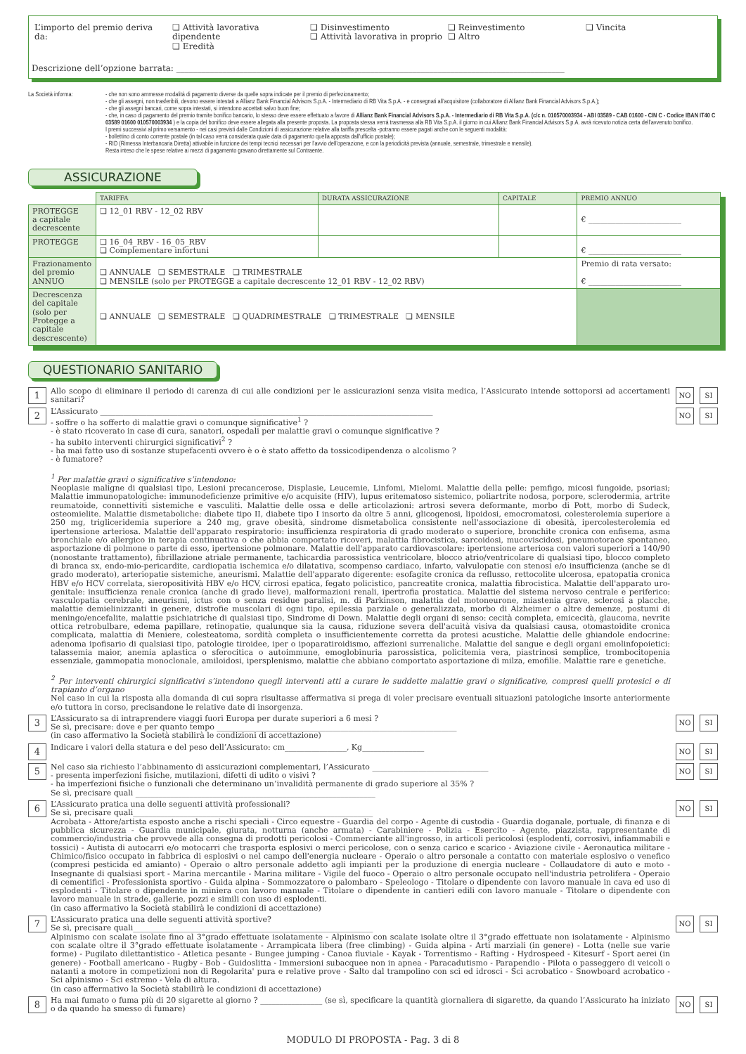| L’importo del premio deriva da: | ❏ Attività lavorativa dipendente ❏ Eredità | ❏ Disinvestimento ❏ Attività lavorativa in proprio | ❏ Reinvestimento ❏ Altro | ❏ Vincita |
Descrizione dell’opzione barrata: ____________________________________________________________________________________________
La Società informa: - che non sono ammesse modalità di pagamento diverse da quelle sopra indicate per il premio di perfezionamento;
- che gli assegni, non trasferibili, devono essere intestati a Allianz Bank Financial Advisors S.p.A. - Intermediario di RB Vita S.p.A. - e consegnati all’acquisitore (collaboratore di Allianz Bank Financial Advisors S.p.A.);
- che gli assegni bancari, come sopra intestati, si intendono accettati salvo buon fine;
- che, in caso di pagamento del premio tramite bonifico bancario, lo stesso deve essere effettuato a favore di Allianz Bank Financial Advisors S.p.A. - Intermediario di RB Vita S.p.A. (c/c n. 010570003934 - ABI 03589 - CAB 01600 - CIN C - Codice IBAN IT40 C 03589 01600 010570003934 ) e la copia del bonifico deve essere allegata alla presente proposta. La proposta stessa verrà trasmessa alla RB Vita S.p.A. il giorno in cui Allianz Bank Financial Advisors S.p.A. avrà ricevuto notizia certa dell’avvenuto bonifico.
I premi successivi al primo versamento - nei casi previsti dalle Condizioni di assicurazione relative alla tariffa prescelta -potranno essere pagati anche con le seguenti modalità:
- bollettino di conto corrente postale (in tal caso verrà considerata quale data di pagamento quella apposta dall’ufficio postale);
- RID (Rimessa Interbancaria Diretta) attivabile in funzione dei tempi tecnici necessari per l’avvio dell’operazione, e con la periodicità prevista (annuale, semestrale, trimestrale e mensile).
Resta inteso che le spese relative ai mezzi di pagamento gravano direttamente sul Contraente.
ASSICURAZIONE
| | TARIFFA | DURATA ASSICURAZIONE | CAPITALE | PREMIO ANNUO |
| --- | --- | --- | --- | --- |
| PROTEGGE a capitale decrescente | ❏ 12_01 RBV - 12_02 RBV | | | € ________________________ |
| PROTEGGE | ❏ 16_04_RBV - 16_05_RBV ❏ Complementare infortuni | | | € ________________________ |
| Frazionamento del premio ANNUO | ❏ ANNUALE ❏ SEMESTRALE ❏ TRIMESTRALE ❏ MENSILE (solo per PROTEGGE a capitale decrescente 12_01 RBV - 12_02 RBV) | | | Premio di rata versato: € ________________________ |
| Decrescenza del capitale (solo per Protegge a capitale descrescente) | ❏ ANNUALE ❏ SEMESTRALE ❏ QUADRIMESTRALE ❏ TRIMESTRALE ❏ MENSILE | | | |
QUESTIONARIO SANITARIO
1
Allo scopo di eliminare il periodo di carenza di cui alle condizioni per le assicurazioni senza visita medica, l’Assicurato intende sottoporsi ad accertamenti sanitari?
NO SI
2
L’Assicurato ______________________________________________________________________________________
- soffre o ha sofferto di malattie gravi o comunque significative<sup>1</sup> ?
- è stato ricoverato in case di cura, sanatori, ospedali per malattie gravi o comunque significative ?
- ha subito interventi chirurgici significativi<sup>2</sup> ?
- ha mai fatto uso di sostanze stupefacenti ovvero è o è stato affetto da tossicodipendenza o alcolismo ?
- è fumatore?
<sup>1</sup> Per malattie gravi o significative s’intendono:
Neoplasie maligne di qualsiasi tipo, Lesioni precancerose, Displasie, Leucemie, Linfomi, Mielomi. Malattie della pelle: pemfigo, micosi fungoide, psoriasi; Malattie immunopatologiche: immunodeficienze primitive e/o acquisite (HIV), lupus eritematoso sistemico, poliartrite nodosa, porpore, sclerodermia, artrite reumatoide, connettiviti sistemiche e vasculiti. Malattie delle ossa e delle articolazioni: artrosi severa deformante, morbo di Pott, morbo di Sudeck, osteomielite. Malattie dismetaboliche: diabete tipo II, diabete tipo I insorto da oltre 5 anni, glicogenosi, lipoidosi, emocromatosi, colesterolemia superiore a 250 mg, trigliceridemia superiore a 240 mg, grave obesità, sindrome dismetabolica consistente nell'associazione di obesità, ipercolesterolemia ed ipertensione arteriosa. Malattie dell'apparato respiratorio: insufficienza respiratoria di grado moderato o superiore, bronchite cronica con enfisema, asma bronchiale e/o allergico in terapia continuativa o che abbia comportato ricoveri, malattia fibrocistica, sarcoidosi, mucoviscidosi, pneumotorace spontaneo, asportazione di polmone o parte di esso, ipertensione polmonare. Malattie dell'apparato cardiovascolare: ipertensione arteriosa con valori superiori a 140/90 (nonostante trattamento), fibrillazione atriale permanente, tachicardia parossistica ventricolare, blocco atrio/ventricolare di qualsiasi tipo, blocco completo di branca sx, endo-mio-pericardite, cardiopatia ischemica e/o dilatativa, scompenso cardiaco, infarto, valvulopatie con stenosi e/o insufficienza (anche se di grado moderato), arteriopatie sistemiche, aneurismi. Malattie dell'apparato digerente: esofagite cronica da reflusso, rettocolite ulcerosa, epatopatia cronica HBV e/o HCV correlata, sieropositività HBV e/o HCV, cirrosi epatica, fegato policistico, pancreatite cronica, malattia fibrocistica. Malattie dell'apparato uro-genitale: insufficienza renale cronica (anche di grado lieve), malformazioni renali, ipertrofia prostatica. Malattie del sistema nervoso centrale e periferico: vasculopatia cerebrale, aneurismi, ictus con o senza residue paralisi, m. di Parkinson, malattia del motoneurone, miastenia grave, sclerosi a placche, malattie demielinizzanti in genere, distrofie muscolari di ogni tipo, epilessia parziale o generalizzata, morbo di Alzheimer o altre demenze, postumi di meningo/encefalite, malattie psichiatriche di qualsiasi tipo, Sindrome di Down. Malattie degli organi di senso: cecità completa, emicecità, glaucoma, nevrite ottica retrobulbare, edema papillare, retinopatie, qualunque sia la causa, riduzione severa dell'acuità visiva da qualsiasi causa, otomastoidite cronica complicata, malattia di Meniere, colesteatoma, sordità completa o insufficientemente corretta da protesi acustiche. Malattie delle ghiandole endocrine: adenoma ipofisario di qualsiasi tipo, patologie tiroidee, iper o ipoparatiroidismo, affezioni surrenaliche. Malattie del sangue e degli organi emolinfopoietici: talassemia maior, anemia aplastica o sferocitica o autoimmune, emoglobinuria parossistica, policitemia vera, piastrinosi semplice, trombocitopenia essenziale, gammopatia monoclonale, amiloidosi, ipersplenismo, malattie che abbiano comportato asportazione di milza, emofilie. Malattie rare e genetiche.
<sup>2</sup> Per interventi chirurgici significativi s’intendono quegli interventi atti a curare le suddette malattie gravi o significative, compresi quelli protesici e di trapianto d’organo
Nel caso in cui la risposta alla domanda di cui sopra risultasse affermativa si prega di voler precisare eventuali situazioni patologiche insorte anteriormente e/o tuttora in corso, precisandone le relative date di insorgenza.
NO SI
3
L’Assicurato sa di intraprendere viaggi fuori Europa per durate superiori a 6 mesi ?
Se sì, precisare: dove e per quanto tempo ______________________________________________________________
(in caso affermativo la Società stabilirà le condizioni di accettazione)
NO SI
4
Indicare i valori della statura e del peso dell’Assicurato: cm________________, Kg________________
NO SI
5
Nel caso sia richiesto l’abbinamento di assicurazioni complementari, l’Assicurato ______________________________
- presenta imperfezioni fisiche, mutilazioni, difetti di udito o visivi ?
- ha imperfezioni fisiche o funzionali che determinano un’invalidità permanente di grado superiore al 35% ?
Se sì, precisare quali ______________________________________________________________
NO SI
6
L’Assicurato pratica una delle seguenti attività professionali?
Se sì, precisare quali______________________________________________________________
Acrobata - Attore/artista esposto anche a rischi speciali - Circo equestre - Guardia del corpo - Agente di custodia - Guardia doganale, portuale, di finanza e di pubblica sicurezza - Guardia municipale, giurata, notturna (anche armata) - Carabiniere - Polizia - Esercito - Agente, piazzista, rappresentante di commercio/industria che provvede alla consegna di prodotti pericolosi - Commerciante all'ingrosso, in articoli pericolosi (esplodenti, corrosivi, infiammabili e tossici) - Autista di autocarri e/o motocarri che trasporta esplosivi o merci pericolose, con o senza carico e scarico - Aviazione civile - Aeronautica militare - Chimico/fisico occupato in fabbrica di esplosivi o nel campo dell'energia nucleare - Operaio o altro personale a contatto con materiale esplosivo o venefico (compresi pesticida ed amianto) - Operaio o altro personale addetto agli impianti per la produzione di energia nucleare - Collaudatore di auto e moto - Insegnante di qualsiasi sport - Marina mercantile - Marina militare - Vigile del fuoco - Operaio o altro personale occupato nell'industria petrolifera - Operaio di cementifici - Professionista sportivo - Guida alpina - Sommozzatore o palombaro - Speleologo - Titolare o dipendente con lavoro manuale in cava ed uso di esplodenti - Titolare o dipendente in miniera con lavoro manuale - Titolare o dipendente in cantieri edili con lavoro manuale - Titolare o dipendente con lavoro manuale in strade, gallerie, pozzi e simili con uso di esplodenti.
(in caso affermativo la Società stabilirà le condizioni di accettazione)
NO SI
7
L’Assicurato pratica una delle seguenti attività sportive?
Se sì, precisare quali______________________________________________________________
Alpinismo con scalate isolate fino al 3°grado effettuate isolatamente - Alpinismo con scalate isolate oltre il 3°grado effettuate non isolatamente - Alpinismo con scalate oltre il 3°grado effettuate isolatamente - Arrampicata libera (free climbing) - Guida alpina - Arti marziali (in genere) - Lotta (nelle sue varie forme) - Pugilato dilettantistico - Atletica pesante - Bungee jumping - Canoa fluviale - Kayak - Torrentismo - Rafting - Hydrospeed - Kitesurf - Sport aerei (in genere) - Football americano - Rugby - Bob - Guidoslitta - Immersioni subacquee non in apnea - Paracadutismo - Parapendio - Pilota o passeggero di veicoli o natanti a motore in competizioni non di Regolarita' pura e relative prove - Salto dal trampolino con sci ed idrosci - Sci acrobatico - Snowboard acrobatico - Sci alpinismo - Sci estremo - Vela di altura.
(in caso affermativo la Società stabilirà le condizioni di accettazione)
NO SI
8
Ha mai fumato o fuma più di 20 sigarette al giorno ? ________________ (se sì, specificare la quantità giornaliera di sigarette, da quando l’Assicurato ha iniziato o da quando ha smesso di fumare)
NO SI
MODULO DI PROPOSTA - Pag. 3 di 8